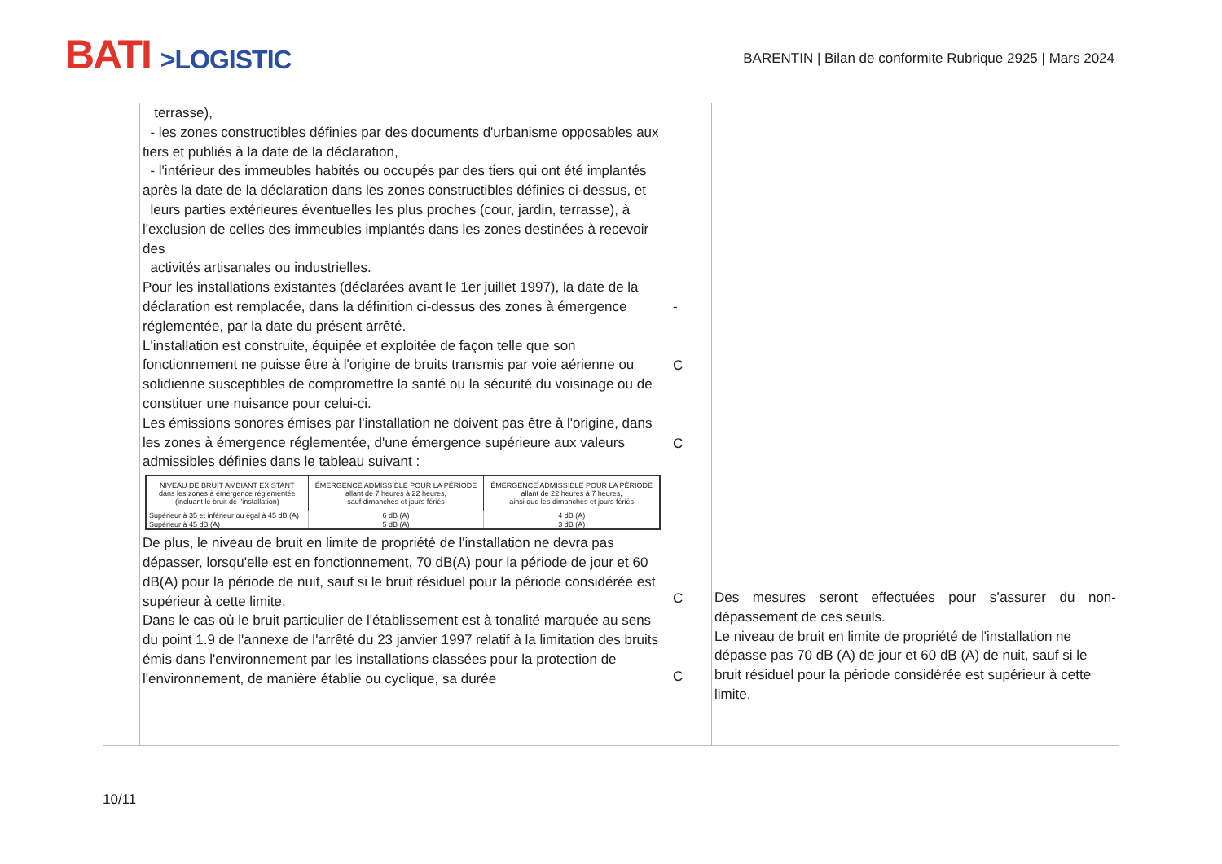BATI >LOGISTIC
BARENTIN | Bilan de conformite Rubrique 2925 | Mars 2024
| | terrasse), - les zones constructibles définies par des documents d'urbanisme opposables aux tiers et publiés à la date de la déclaration, - l'intérieur des immeubles habités ou occupés par des tiers qui ont été implantés après la date de la déclaration dans les zones constructibles définies ci-dessus, et leurs parties extérieures éventuelles les plus proches (cour, jardin, terrasse), à l'exclusion de celles des immeubles implantés dans les zones destinées à recevoir des activités artisanales ou industrielles. Pour les installations existantes (déclarées avant le 1er juillet 1997), la date de la déclaration est remplacée, dans la définition ci-dessus des zones à émergence réglementée, par la date du présent arrêté. L'installation est construite, équipée et exploitée de façon telle que son fonctionnement ne puisse être à l'origine de bruits transmis par voie aérienne ou solidienne susceptibles de compromettre la santé ou la sécurité du voisinage ou de constituer une nuisance pour celui-ci. Les émissions sonores émises par l'installation ne doivent pas être à l'origine, dans les zones à émergence réglementée, d'une émergence supérieure aux valeurs admissibles définies dans le tableau suivant : / NIVEAU DE BRUIT AMBIANT EXISTANT dans les zones à émergence réglementée (incluant le bruit de l'installation) / ÉMERGENCE ADMISSIBLE POUR LA PÉRIODE allant de 7 heures à 22 heures, sauf dimanches et jours fériés / ÉMERGENCE ADMISSIBLE POUR LA PÉRIODE allant de 22 heures à 7 heures, ainsi que les dimanches et jours fériés / / --- / --- / --- / / Supérieur à 35 et inférieur ou égal à 45 dB (A) / 6 dB (A) / 4 dB (A) / / Supérieur à 45 dB (A) / 5 dB (A) / 3 dB (A) / De plus, le niveau de bruit en limite de propriété de l'installation ne devra pas dépasser, lorsqu'elle est en fonctionnement, 70 dB(A) pour la période de jour et 60 dB(A) pour la période de nuit, sauf si le bruit résiduel pour la période considérée est supérieur à cette limite. Dans le cas où le bruit particulier de l'établissement est à tonalité marquée au sens du point 1.9 de l'annexe de l'arrêté du 23 janvier 1997 relatif à la limitation des bruits émis dans l'environnement par les installations classées pour la protection de l'environnement, de manière établie ou cyclique, sa durée | - C C C C | Des mesures seront effectuées pour s’assurer du non-dépassement de ces seuils. Le niveau de bruit en limite de propriété de l'installation ne dépasse pas 70 dB (A) de jour et 60 dB (A) de nuit, sauf si le bruit résiduel pour la période considérée est supérieur à cette limite. |
10/11